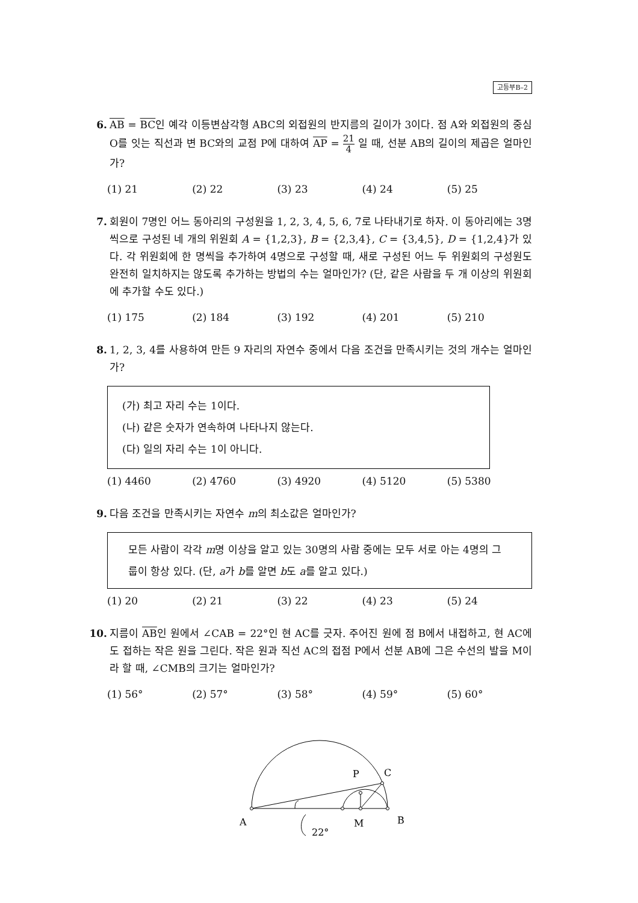고등부B–2
6. AB = BC인 예각 이등변삼각형 ABC의 외접원의 반지름의 길이가 3이다. 점 A와 외접원의 중심 O를 잇는 직선과 변 BC와의 교점 P에 대하여 AP = 21 4 일 때, 선분 AB의 길이의 제곱은 얼마인가?
(1) 21 (2) 22 (3) 23 (4) 24 (5) 25
7. 회원이 7명인 어느 동아리의 구성원을 1, 2, 3, 4, 5, 6, 7로 나타내기로 하자. 이 동아리에는 3명씩으로 구성된 네 개의 위원회 A = {1,2,3}, B = {2,3,4}, C = {3,4,5}, D = {1,2,4}가 있다. 각 위원회에 한 명씩을 추가하여 4명으로 구성할 때, 새로 구성된 어느 두 위원회의 구성원도 완전히 일치하지는 않도록 추가하는 방법의 수는 얼마인가? (단, 같은 사람을 두 개 이상의 위원회에 추가할 수도 있다.)
(1) 175 (2) 184 (3) 192 (4) 201 (5) 210
8. 1, 2, 3, 4를 사용하여 만든 9 자리의 자연수 중에서 다음 조건을 만족시키는 것의 개수는 얼마인가?
(가) 최고 자리 수는 1이다.
(나) 같은 숫자가 연속하여 나타나지 않는다.
(다) 일의 자리 수는 1이 아니다.
(1) 4460 (2) 4760 (3) 4920 (4) 5120 (5) 5380
9. 다음 조건을 만족시키는 자연수 m의 최소값은 얼마인가?
모든 사람이 각각 m명 이상을 알고 있는 30명의 사람 중에는 모두 서로 아는 4명의 그룹이 항상 있다. (단, a가 b를 알면 b도 a를 알고 있다.)
(1) 20 (2) 21 (3) 22 (4) 23 (5) 24
10.
지름이 AB인 원에서 ∠CAB = 22°인 현 AC를 긋자. 주어진 원에 점 B에서 내접하고, 현 AC에도 접하는 작은 원을 그린다. 작은 원과 직선 AC의 접점 P에서 선분 AB에 그은 수선의 발을 M이라 할 때, ∠CMB의 크기는 얼마인가?
(1) 56° (2) 57° (3) 58° (4) 59° (5) 60°
A
M
B
P
C
22°